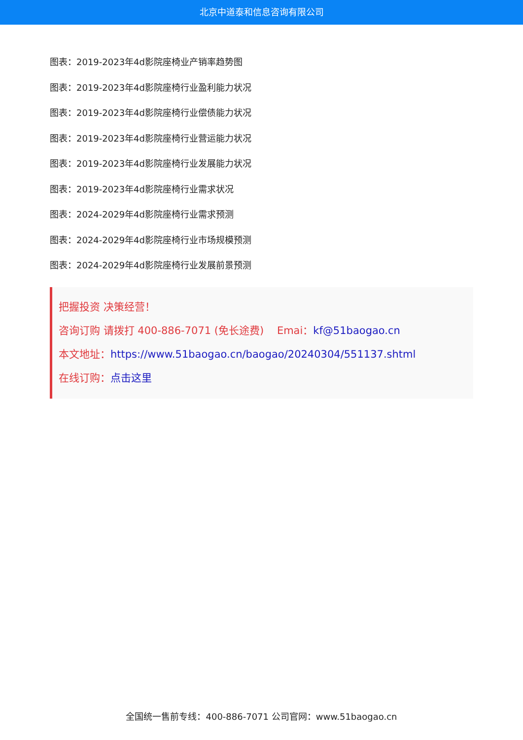北京中道泰和信息咨询有限公司
图表：2019-2023年4d影院座椅业产销率趋势图
图表：2019-2023年4d影院座椅行业盈利能力状况
图表：2019-2023年4d影院座椅行业偿债能力状况
图表：2019-2023年4d影院座椅行业营运能力状况
图表：2019-2023年4d影院座椅行业发展能力状况
图表：2019-2023年4d影院座椅行业需求状况
图表：2024-2029年4d影院座椅行业需求预测
图表：2024-2029年4d影院座椅行业市场规模预测
图表：2024-2029年4d影院座椅行业发展前景预测
把握投资 决策经营！
咨询订购 请拨打 400-886-7071 (免长途费) Emai：kf@51baogao.cn
本文地址：https://www.51baogao.cn/baogao/20240304/551137.shtml
在线订购：点击这里
全国统一售前专线：400-886-7071 公司官网：www.51baogao.cn